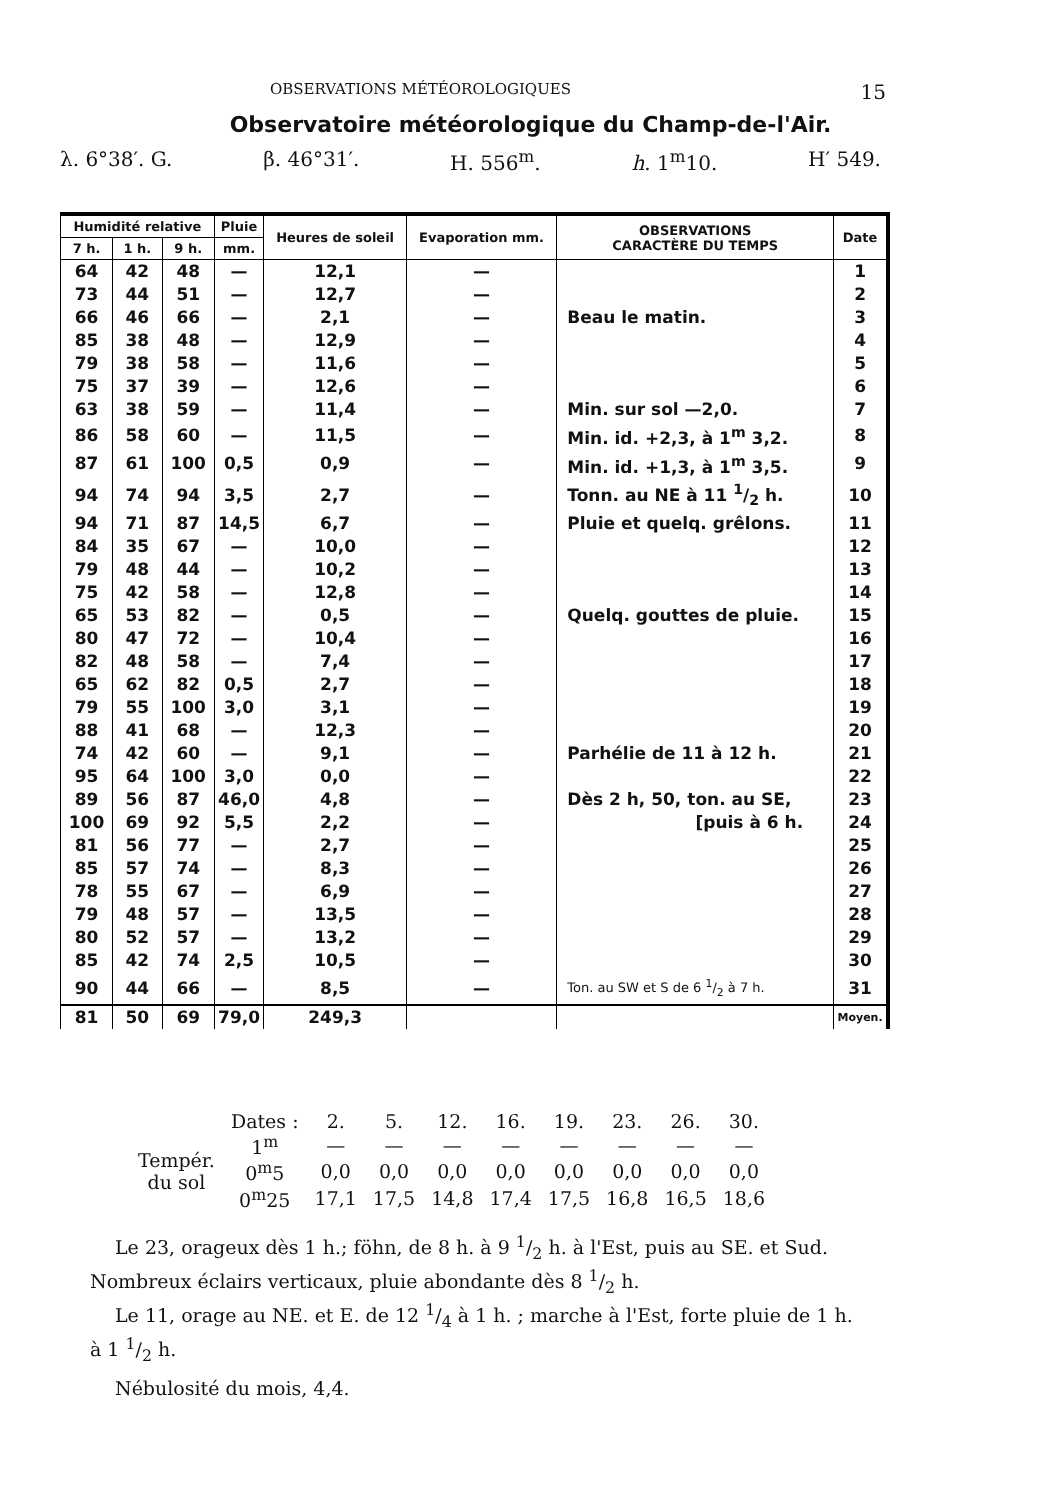OBSERVATIONS MÉTÉOROLOGIQUES 15
Observatoire météorologique du Champ-de-l'Air.
λ. 6°38′. G. β. 46°31′. H. 556<sup>m</sup>. h. 1<sup>m</sup>10. H′ 549.
| Humidité relative | | | Pluie | Heures de soleil | Evaporation mm. | OBSERVATIONS CARACTÈRE DU TEMPS | Date |
| --- | --- | --- | --- | --- | --- | --- | --- |
| 7 h. | 1 h. | 9 h. | mm. | | | | |
| 64 | 42 | 48 | — | 12,1 | — | | 1 |
| 73 | 44 | 51 | — | 12,7 | — | | 2 |
| 66 | 46 | 66 | — | 2,1 | — | Beau le matin. | 3 |
| 85 | 38 | 48 | — | 12,9 | — | | 4 |
| 79 | 38 | 58 | — | 11,6 | — | | 5 |
| 75 | 37 | 39 | — | 12,6 | — | | 6 |
| 63 | 38 | 59 | — | 11,4 | — | Min. sur sol —2,0. | 7 |
| 86 | 58 | 60 | — | 11,5 | — | Min. id. +2,3, à 1<sup>m</sup> 3,2. | 8 |
| 87 | 61 | 100 | 0,5 | 0,9 | — | Min. id. +1,3, à 1<sup>m</sup> 3,5. | 9 |
| 94 | 74 | 94 | 3,5 | 2,7 | — | Tonn. au NE à 11 1/2 h. | 10 |
| 94 | 71 | 87 | 14,5 | 6,7 | — | Pluie et quelq. grêlons. | 11 |
| 84 | 35 | 67 | — | 10,0 | — | | 12 |
| 79 | 48 | 44 | — | 10,2 | — | | 13 |
| 75 | 42 | 58 | — | 12,8 | — | | 14 |
| 65 | 53 | 82 | — | 0,5 | — | Quelq. gouttes de pluie. | 15 |
| 80 | 47 | 72 | — | 10,4 | — | | 16 |
| 82 | 48 | 58 | — | 7,4 | — | | 17 |
| 65 | 62 | 82 | 0,5 | 2,7 | — | | 18 |
| 79 | 55 | 100 | 3,0 | 3,1 | — | | 19 |
| 88 | 41 | 68 | — | 12,3 | — | | 20 |
| 74 | 42 | 60 | — | 9,1 | — | Parhélie de 11 à 12 h. | 21 |
| 95 | 64 | 100 | 3,0 | 0,0 | — | | 22 |
| 89 | 56 | 87 | 46,0 | 4,8 | — | Dès 2 h, 50, ton. au SE, | 23 |
| 100 | 69 | 92 | 5,5 | 2,2 | — | [puis à 6 h. | 24 |
| 81 | 56 | 77 | — | 2,7 | — | | 25 |
| 85 | 57 | 74 | — | 8,3 | — | | 26 |
| 78 | 55 | 67 | — | 6,9 | — | | 27 |
| 79 | 48 | 57 | — | 13,5 | — | | 28 |
| 80 | 52 | 57 | — | 13,2 | — | | 29 |
| 85 | 42 | 74 | 2,5 | 10,5 | — | | 30 |
| 90 | 44 | 66 | — | 8,5 | — | Ton. au SW et S de 6 1/2 à 7 h. | 31 |
| 81 | 50 | 69 | 79,0 | 249,3 | | | Moyen. |
| | Dates : | 2. | 5. | 12. | 16. | 19. | 23. | 26. | 30. |
| Tempér. du sol | 1<sup>m</sup> | — | — | — | — | — | — | — | — |
| | 0<sup>m</sup>5 | 0,0 | 0,0 | 0,0 | 0,0 | 0,0 | 0,0 | 0,0 | 0,0 |
| | 0<sup>m</sup>25 | 17,1 | 17,5 | 14,8 | 17,4 | 17,5 | 16,8 | 16,5 | 18,6 |
Le 23, orageux dès 1 h.; föhn, de 8 h. à 9 1/2 h. à l'Est, puis au SE. et Sud. Nombreux éclairs verticaux, pluie abondante dès 8 1/2 h.
Le 11, orage au NE. et E. de 12 1/4 à 1 h. ; marche à l'Est, forte pluie de 1 h. à 1 1/2 h.
Nébulosité du mois, 4,4.